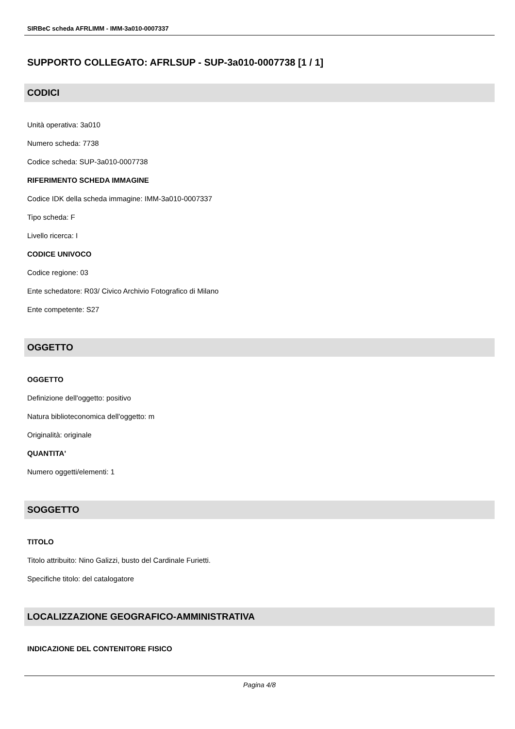SIRBeC scheda AFRLIMM - IMM-3a010-0007337
SUPPORTO COLLEGATO: AFRLSUP - SUP-3a010-0007738 [1 / 1]
CODICI
Unità operativa: 3a010
Numero scheda: 7738
Codice scheda: SUP-3a010-0007738
RIFERIMENTO SCHEDA IMMAGINE
Codice IDK della scheda immagine: IMM-3a010-0007337
Tipo scheda: F
Livello ricerca: I
CODICE UNIVOCO
Codice regione: 03
Ente schedatore: R03/ Civico Archivio Fotografico di Milano
Ente competente: S27
OGGETTO
OGGETTO
Definizione dell'oggetto: positivo
Natura biblioteconomica dell'oggetto: m
Originalità: originale
QUANTITA'
Numero oggetti/elementi: 1
SOGGETTO
TITOLO
Titolo attribuito: Nino Galizzi, busto del Cardinale Furietti.
Specifiche titolo: del catalogatore
LOCALIZZAZIONE GEOGRAFICO-AMMINISTRATIVA
INDICAZIONE DEL CONTENITORE FISICO
Pagina 4/8